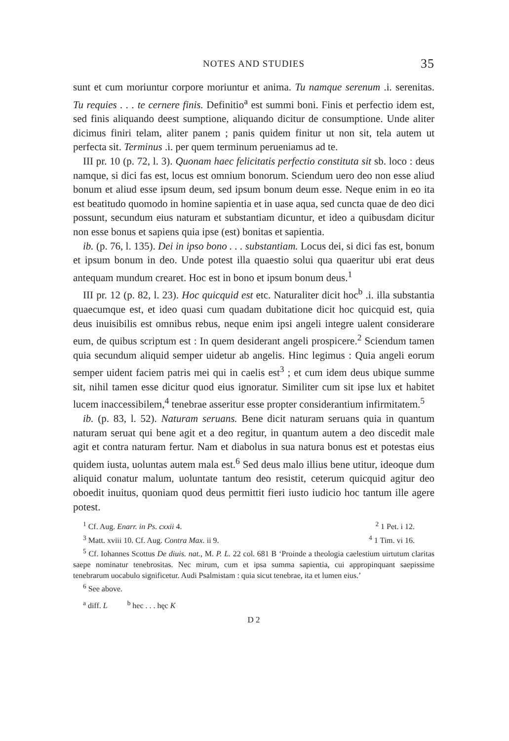NOTES AND STUDIES 35
sunt et cum moriuntur corpore moriuntur et anima. Tu namque serenum .i. serenitas. Tu requies . . . te cernere finis. Definitio<sup>a</sup> est summi boni. Finis et perfectio idem est, sed finis aliquando deest sumptione, aliquando dicitur de consumptione. Unde aliter dicimus finiri telam, aliter panem ; panis quidem finitur ut non sit, tela autem ut perfecta sit. Terminus .i. per quem terminum perueniamus ad te.
III pr. 10 (p. 72, l. 3). Quonam haec felicitatis perfectio constituta sit sb. loco : deus namque, si dici fas est, locus est omnium bonorum. Sciendum uero deo non esse aliud bonum et aliud esse ipsum deum, sed ipsum bonum deum esse. Neque enim in eo ita est beatitudo quomodo in homine sapientia et in uase aqua, sed cuncta quae de deo dici possunt, secundum eius naturam et substantiam dicuntur, et ideo a quibusdam dicitur non esse bonus et sapiens quia ipse (est) bonitas et sapientia.
ib. (p. 76, l. 135). Dei in ipso bono . . . substantiam. Locus dei, si dici fas est, bonum et ipsum bonum in deo. Unde potest illa quaestio solui qua quaeritur ubi erat deus antequam mundum crearet. Hoc est in bono et ipsum bonum deus.<sup>1</sup>
III pr. 12 (p. 82, l. 23). Hoc quicquid est etc. Naturaliter dicit hoc<sup>b</sup> .i. illa substantia quaecumque est, et ideo quasi cum quadam dubitatione dicit hoc quicquid est, quia deus inuisibilis est omnibus rebus, neque enim ipsi angeli integre ualent considerare eum, de quibus scriptum est : In quem desiderant angeli prospicere.<sup>2</sup> Sciendum tamen quia secundum aliquid semper uidetur ab angelis. Hinc legimus : Quia angeli eorum semper uident faciem patris mei qui in caelis est<sup>3</sup> ; et cum idem deus ubique summe sit, nihil tamen esse dicitur quod eius ignoratur. Similiter cum sit ipse lux et habitet lucem inaccessibilem,<sup>4</sup> tenebrae asseritur esse propter considerantium infirmitatem.<sup>5</sup>
ib. (p. 83, l. 52). Naturam seruans. Bene dicit naturam seruans quia in quantum naturam seruat qui bene agit et a deo regitur, in quantum autem a deo discedit male agit et contra naturam fertur. Nam et diabolus in sua natura bonus est et potestas eius quidem iusta, uoluntas autem mala est.<sup>6</sup> Sed deus malo illius bene utitur, ideoque dum aliquid conatur malum, uoluntate tantum deo resistit, ceterum quicquid agitur deo oboedit inuitus, quoniam quod deus permittit fieri iusto iudicio hoc tantum ille agere potest.
<sup>1</sup> Cf. Aug. Enarr. in Ps. cxxii 4. <sup>2</sup> 1 Pet. i 12.
<sup>3</sup> Matt. xviii 10. Cf. Aug. Contra Max. ii 9. <sup>4</sup> 1 Tim. vi 16.
<sup>5</sup> Cf. Iohannes Scottus De diuis. nat., M. P. L. 22 col. 681 B ‘Proinde a theologia caelestium uirtutum claritas saepe nominatur tenebrositas. Nec mirum, cum et ipsa summa sapientia, cui appropinquant saepissime tenebrarum uocabulo significetur. Audi Psalmistam : quia sicut tenebrae, ita et lumen eius.’
<sup>6</sup> See above.
<sup>a</sup> diff. L <sup>b</sup> hec . . . hęc K
D 2